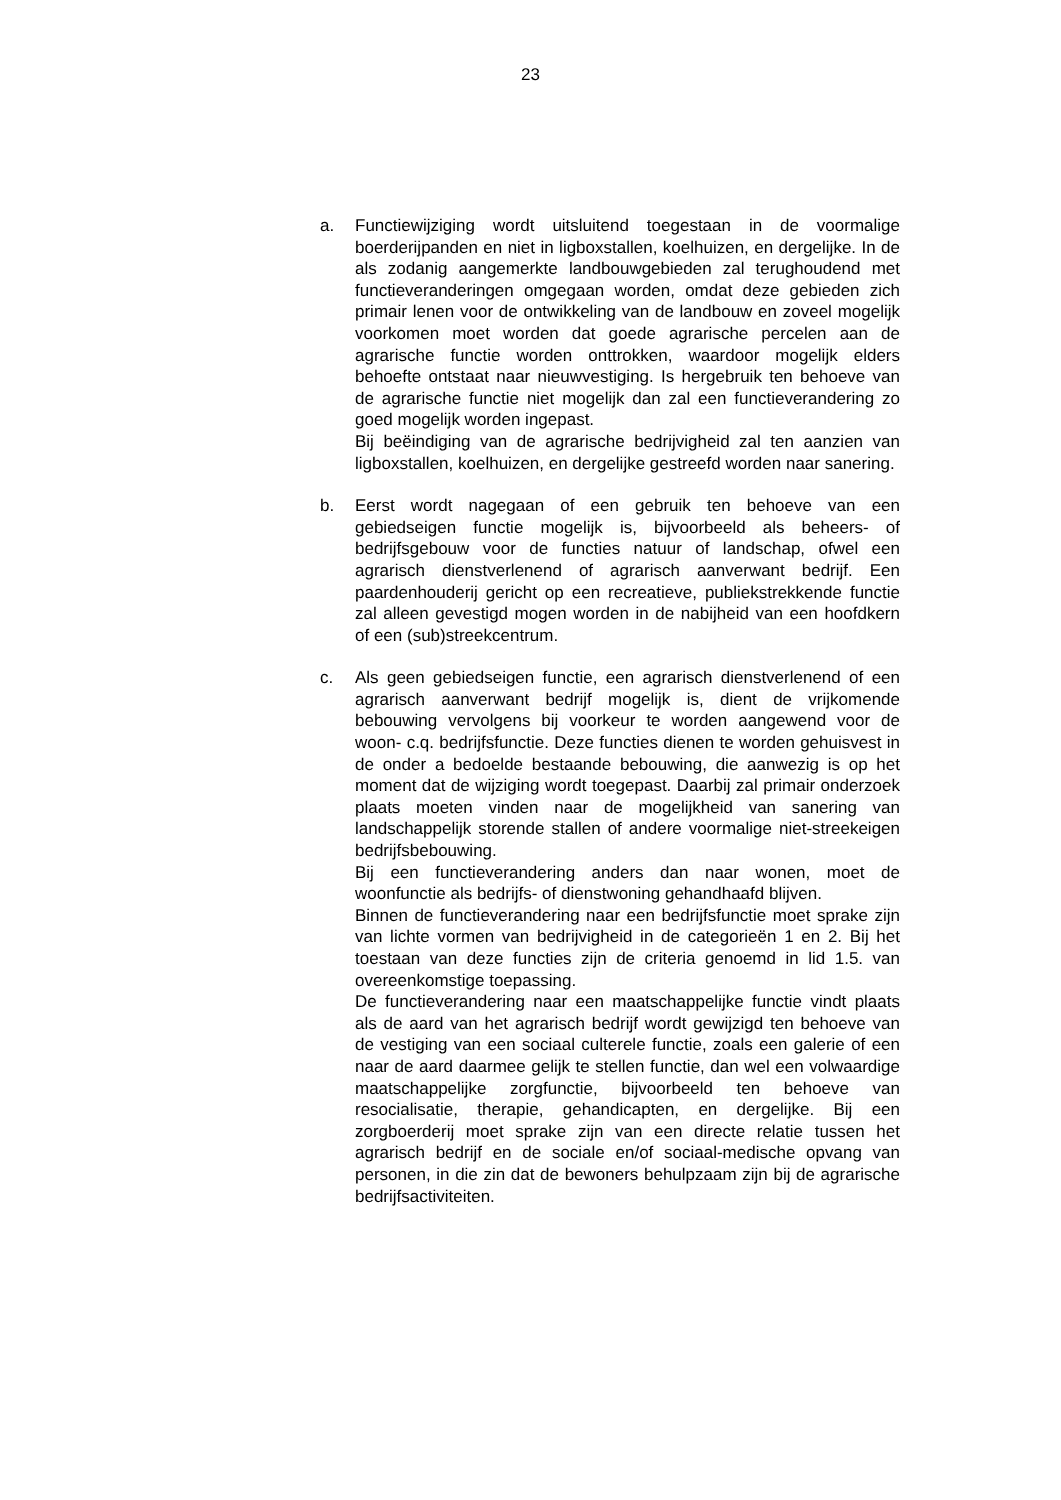23
a. Functiewijziging wordt uitsluitend toegestaan in de voormalige boerderijpanden en niet in ligboxstallen, koelhuizen, en dergelijke. In de als zodanig aangemerkte landbouwgebieden zal terughoudend met functieveranderingen omgegaan worden, omdat deze gebieden zich primair lenen voor de ontwikkeling van de landbouw en zoveel mogelijk voorkomen moet worden dat goede agrarische percelen aan de agrarische functie worden onttrokken, waardoor mogelijk elders behoefte ontstaat naar nieuwvestiging. Is hergebruik ten behoeve van de agrarische functie niet mogelijk dan zal een functieverandering zo goed mogelijk worden ingepast.
Bij beëindiging van de agrarische bedrijvigheid zal ten aanzien van ligboxstallen, koelhuizen, en dergelijke gestreefd worden naar sanering.
b. Eerst wordt nagegaan of een gebruik ten behoeve van een gebiedseigen functie mogelijk is, bijvoorbeeld als beheers- of bedrijfsgebouw voor de functies natuur of landschap, ofwel een agrarisch dienstverlenend of agrarisch aanverwant bedrijf. Een paardenhouderij gericht op een recreatieve, publiekstrekkende functie zal alleen gevestigd mogen worden in de nabijheid van een hoofdkern of een (sub)streekcentrum.
c. Als geen gebiedseigen functie, een agrarisch dienstverlenend of een agrarisch aanverwant bedrijf mogelijk is, dient de vrijkomende bebouwing vervolgens bij voorkeur te worden aangewend voor de woon- c.q. bedrijfsfunctie. Deze functies dienen te worden gehuisvest in de onder a bedoelde bestaande bebouwing, die aanwezig is op het moment dat de wijziging wordt toegepast. Daarbij zal primair onderzoek plaats moeten vinden naar de mogelijkheid van sanering van landschappelijk storende stallen of andere voormalige niet-streekeigen bedrijfsbebouwing.
Bij een functieverandering anders dan naar wonen, moet de woonfunctie als bedrijfs- of dienstwoning gehandhaafd blijven.
Binnen de functieverandering naar een bedrijfsfunctie moet sprake zijn van lichte vormen van bedrijvigheid in de categorieën 1 en 2. Bij het toestaan van deze functies zijn de criteria genoemd in lid 1.5. van overeenkomstige toepassing.
De functieverandering naar een maatschappelijke functie vindt plaats als de aard van het agrarisch bedrijf wordt gewijzigd ten behoeve van de vestiging van een sociaal culterele functie, zoals een galerie of een naar de aard daarmee gelijk te stellen functie, dan wel een volwaardige maatschappelijke zorgfunctie, bijvoorbeeld ten behoeve van resocialisatie, therapie, gehandicapten, en dergelijke. Bij een zorgboerderij moet sprake zijn van een directe relatie tussen het agrarisch bedrijf en de sociale en/of sociaal-medische opvang van personen, in die zin dat de bewoners behulpzaam zijn bij de agrarische bedrijfsactiviteiten.